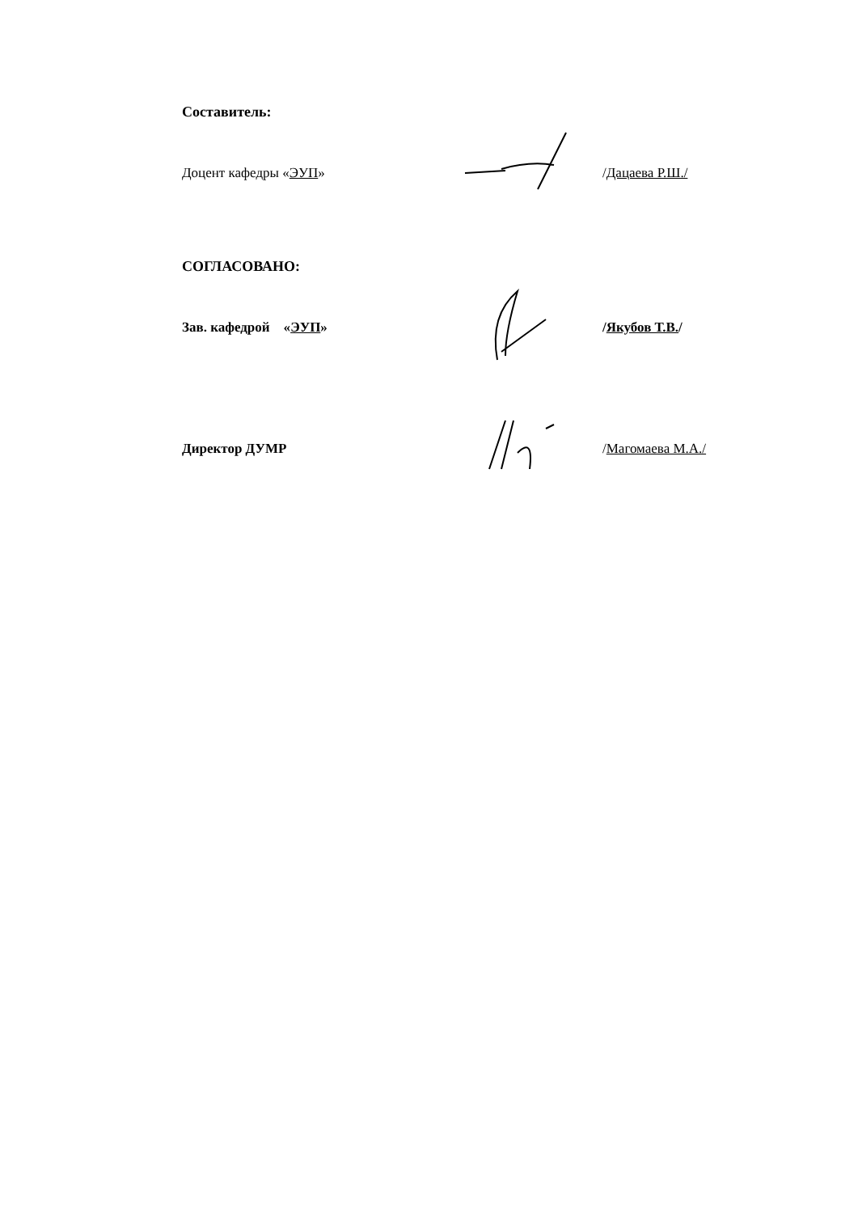Составитель:
Доцент кафедры «ЭУП» /Дацаева Р.Ш./
СОГЛАСОВАНО:
Зав. кафедрой «ЭУП» /Якубов Т.В./
Директор ДУМР /Магомаева М.А./